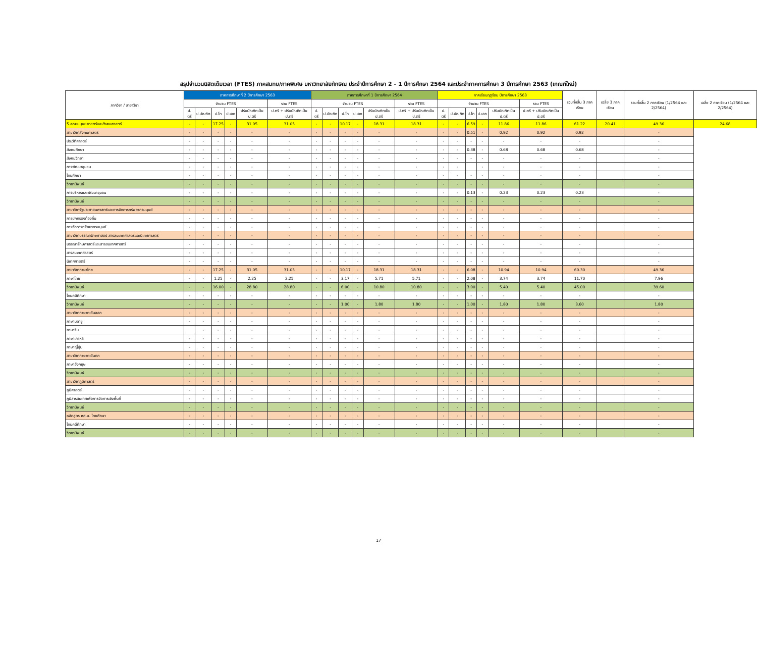สรุปจำนวนนิสิตเต็มเวลา (FTES) ภาคสมทบ/ภาคพิเศษ มหาวิทยาลัยทักษิณ ประจำปีการศึกษา 2 - 1 ปีการศึกษา 2564 และประจำภาคการศึกษา 3 ปีการศึกษา 2563 (เกณฑ์ใหม่)
| ภาควิชา / สาขาวิชา | ภาคการศึกษาที่ 2 ปีการศึกษา 2563 | | | | | | ภาคการศึกษาที่ 1 ปีการศึกษา 2564 | | | | | | ภาคเรียนฤดูร้อน ปีการศึกษา 2563 | | | | | | รวมทั้งสิ้น 3 ภาคเรียน | เฉลี่ย 3 ภาคเรียน | รวมทั้งสิ้น 2 ภาคเรียน (1/2564 และ 2/2564) | เฉลี่ย 2 ภาคเรียน (1/2564 และ 2/2564) |
| --- | --- | --- | --- | --- | --- | --- | --- | --- | --- | --- | --- | --- | --- | --- | --- | --- | --- | --- | --- | --- | --- | --- |
| | จำนวน FTES | | | | | รวม FTES | จำนวน FTES | | | | | รวม FTES | จำนวน FTES | | | | | รวม FTES | | | | |
| | ป. ตรี | ป.บัณฑิต | ป.โท | ป.เอก | ปรับบัณฑิตเป็นป.ตรี | ป.ตรี + ปรับบัณฑิตเป็นป.ตรี | ป. ตรี | ป.บัณฑิต | ป.โท | ป.เอก | ปรับบัณฑิตเป็นป.ตรี | ป.ตรี + ปรับบัณฑิตเป็นป.ตรี | ป. ตรี | ป.บัณฑิต | ป.โท | ป.เอก | ปรับบัณฑิตเป็นป.ตรี | ป.ตรี + ปรับบัณฑิตเป็นป.ตรี | | | | |
| 5.คณะมนุษยศาสตร์และสังคมศาสตร์ | - | - | 17.25 | - | 31.05 | 31.05 | - | - | 10.17 | - | 18.31 | 18.31 | - | - | 6.59 | - | 11.86 | 11.86 | 61.22 | 20.41 | 49.36 | 24.68 |
| สาขาวิชาสังคมศาสตร์ | - | - | - | - | - | - | - | - | - | - | - | - | - | - | 0.51 | - | 0.92 | 0.92 | 0.92 | | - | |
| ประวัติศาสตร์ | - | - | - | - | - | - | - | - | - | - | - | - | - | - | - | - | - | - | - | | - | |
| สังคมศึกษา | - | - | - | - | - | - | - | - | - | - | - | - | - | - | 0.38 | - | 0.68 | 0.68 | 0.68 | | - | |
| สังคมวิทยา | - | - | - | - | - | - | - | - | - | - | - | - | - | - | - | - | - | - | - | | - | |
| การพัฒนาชุมชน | - | - | - | - | - | - | - | - | - | - | - | - | - | - | | - | - | - | - | | - | |
| ไทยศึกษา | - | - | - | - | - | - | - | - | - | - | - | - | - | - | - | - | - | - | - | | - | |
| วิทยานิพนธ์ | - | - | - | - | - | - | - | - | - | - | - | - | - | - | - | - | - | - | - | | - | |
| การบริหารและพัฒนาชุมชน | - | - | - | - | - | - | - | - | - | - | - | - | - | - | 0.13 | - | 0.23 | 0.23 | 0.23 | | - | |
| วิทยานิพนธ์ | - | - | - | - | - | - | - | - | - | - | - | - | - | - | - | - | - | - | - | | - | |
| สาขาวิชารัฐประศาสนศาสตร์และการจัดการทรัพยากรมนุษย์ | - | - | - | - | - | - | - | - | - | - | - | - | - | - | - | - | - | - | - | | - | |
| การปกครองท้องถิ่น | - | - | - | - | - | - | - | - | - | - | - | - | - | - | - | - | - | - | - | | - | |
| การจัดการทรัพยากรมนุษย์ | - | - | - | - | - | - | - | - | - | - | - | - | - | - | - | - | - | - | - | | - | |
| สาขาวิชาบรรณารักษศาสตร์ สารสนเทศศาสตร์และนิเทศศาสตร์ | - | - | - | - | - | - | - | - | - | - | - | - | - | - | - | - | - | - | - | | - | |
| บรรณารักษศาสตร์และสารสนเทศศาสตร์ | - | - | - | - | - | - | - | - | - | - | - | - | - | - | - | - | - | - | - | | - | |
| สารสนเทศศาสตร์ | - | - | - | - | - | - | - | - | - | - | - | - | - | - | - | - | - | - | - | | - | |
| นิเทศศาสตร์ | - | - | - | - | - | - | - | - | - | - | - | - | - | - | - | - | - | - | - | | - | |
| สาขาวิชาภาษาไทย | - | - | 17.25 | - | 31.05 | 31.05 | - | - | 10.17 | - | 18.31 | 18.31 | - | - | 6.08 | - | 10.94 | 10.94 | 60.30 | | 49.36 | |
| ภาษาไทย | - | - | 1.25 | - | 2.25 | 2.25 | - | - | 3.17 | - | 5.71 | 5.71 | - | - | 2.08 | - | 3.74 | 3.74 | 11.70 | | 7.96 | |
| วิทยานิพนธ์ | - | - | 16.00 | - | 28.80 | 28.80 | - | - | 6.00 | - | 10.80 | 10.80 | - | - | 3.00 | - | 5.40 | 5.40 | 45.00 | | 39.60 | |
| ไทยคดีศึกษา | - | - | - | - | - | - | - | - | - | - | - | - | - | - | - | - | - | - | - | | - | |
| วิทยานิพนธ์ | - | - | - | - | - | - | - | - | 1.00 | - | 1.80 | 1.80 | - | - | 1.00 | - | 1.80 | 1.80 | 3.60 | | 1.80 | |
| สาขาวิชาภาษาตะวันออก | - | - | - | - | - | - | - | - | - | - | - | - | - | - | - | - | - | - | - | | - | |
| ภาษามลายู | - | - | - | - | - | - | - | - | - | - | - | - | - | - | - | - | - | - | - | | - | |
| ภาษาจีน | | - | - | - | - | - | - | - | - | - | - | - | - | - | - | - | - | - | - | | - | |
| ภาษาเกาหลี | - | - | - | - | - | - | - | - | - | - | - | - | - | - | - | - | - | - | - | | - | |
| ภาษาญี่ปุ่น | - | - | - | - | - | - | - | - | - | - | - | - | - | - | - | - | - | - | - | | - | |
| สาขาวิชาภาษาตะวันตก | - | - | - | - | - | - | - | - | - | - | - | - | - | - | - | - | - | - | - | | - | |
| ภาษาอังกฤษ | - | - | - | - | - | - | - | - | - | - | - | - | - | - | - | - | - | - | - | | - | |
| วิทยานิพนธ์ | - | - | - | - | - | - | - | - | - | - | - | - | - | - | - | - | - | - | - | | - | |
| สาขาวิชาภูมิศาสตร์ | - | - | - | - | - | - | - | - | - | - | - | - | - | - | - | - | - | - | - | | - | |
| ภูมิศาสตร์ | - | - | - | - | - | - | - | - | - | - | - | - | - | - | - | - | - | - | - | | - | |
| ภูมิสารสนเทศเพื่อการจัดการเชิงพื้นที่ | - | - | - | - | - | - | - | - | - | - | - | - | - | - | - | - | - | - | - | | - | |
| วิทยานิพนธ์ | - | - | - | - | - | - | - | - | - | - | - | - | - | - | - | - | - | - | - | | - | |
| หลักสูตร ศศ.ม. ไทยศึกษา | - | - | - | - | - | - | - | - | - | - | - | - | - | - | - | - | - | - | - | | - | |
| ไทยคดีศึกษา | - | - | - | - | - | - | - | - | - | - | - | - | - | - | - | - | - | - | - | | - | |
| วิทยานิพนธ์ | - | - | - | - | - | - | - | - | - | - | - | - | - | - | - | - | - | - | - | | - | |
17